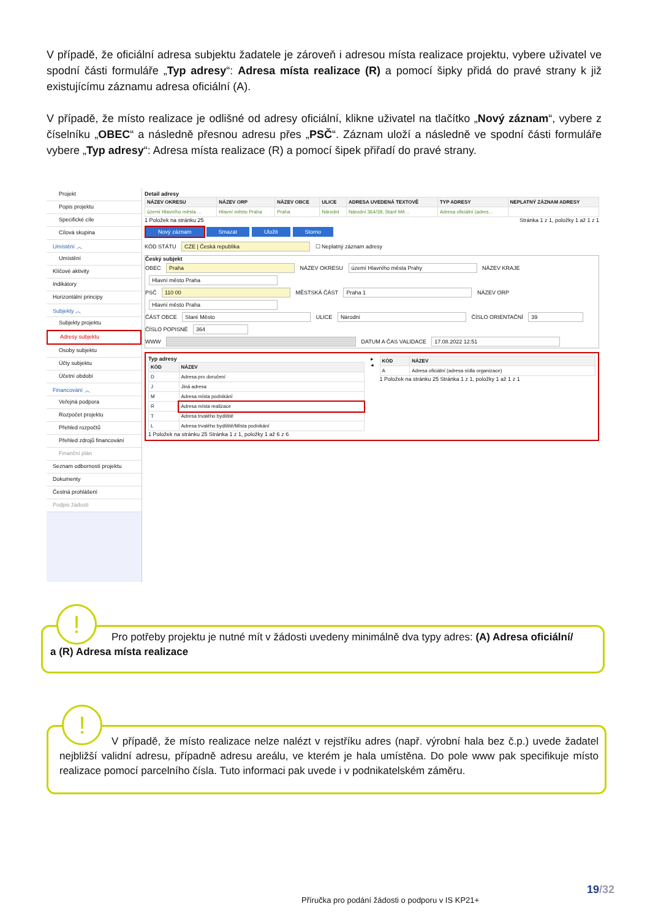V případě, že oficiální adresa subjektu žadatele je zároveň i adresou místa realizace projektu, vybere uživatel ve spodní části formuláře „Typ adresy“: Adresa místa realizace (R) a pomocí šipky přidá do pravé strany k již existujícímu záznamu adresa oficiální (A).
V případě, že místo realizace je odlišné od adresy oficiální, klikne uživatel na tlačítko „Nový záznam“, vybere z číselníku „OBEC“ a následně přesnou adresu přes „PSČ“. Záznam uloží a následně ve spodní části formuláře vybere „Typ adresy“: Adresa místa realizace (R) a pomocí šipek přiřadí do pravé strany.
Projekt
Popis projektu
Specifické cíle
Cílová skupina
Umístění ︿
Umístění
Klíčové aktivity
Indikátory
Horizontální principy
Subjekty ︿
Subjekty projektu
Adresy subjektu
Osoby subjektu
Účty subjektu
Účetní období
Financování ︿
Veřejná podpora
Rozpočet projektu
Přehled rozpočtů
Přehled zdrojů financování
Finanční plán
Seznam odborností projektu
Dokumenty
Čestná prohlášení
Podpis žádosti
Detail adresy
| NÁZEV OKRESU | NÁZEV ORP | NÁZEV OBCE | ULICE | ADRESA UVEDENÁ TEXTOVĚ | TYP ADRESY | NEPLATNÝ ZÁZNAM ADRESY |
| --- | --- | --- | --- | --- | --- | --- |
| území Hlavního města ... | Hlavní město Praha | Praha | Národní | Národní 364/39, Staré Mě... | Adresa oficiální (adres... | |
1 Položek na stránku 25 Stránka 1 z 1, položky 1 až 1 z 1
Nový záznam Smazat Uložit Storno
KÓD STÁTU CZE | Česká republika ☐ Neplatný záznam adresy
Český subjekt
OBEC Praha NÁZEV OKRESU území Hlavního města Prahy NÁZEV KRAJE Hlavní město Praha
PSČ 110 00 MĚSTSKÁ ČÁST Praha 1 NÁZEV ORP Hlavní město Praha
ČÁST OBCE Staré Město ULICE Národní ČÍSLO ORIENTAČNÍ 39 ČÍSLO POPISNÉ 364
WWW DATUM A ČAS VALIDACE 17.08.2022 12:51
Typ adresy
| KÓD | NÁZEV |
| --- | --- |
| D | Adresa pro doručení |
| J | Jiná adresa |
| M | Adresa místa podnikání |
| R | Adresa místa realizace |
| T | Adresa trvalého bydliště |
| L | Adresa trvalého bydliště/Místa podnikání |
1 Položek na stránku 25 Stránka 1 z 1, položky 1 až 6 z 6
▸
◂
| KÓD | NÁZEV |
| --- | --- |
| A | Adresa oficiální (adresa sídla organizace) |
1 Položek na stránku 25 Stránka 1 z 1, položky 1 až 1 z 1
Pro potřeby projektu je nutné mít v žádosti uvedeny minimálně dva typy adres: (A) Adresa oficiální/
a (R) Adresa místa realizace
!
V případě, že místo realizace nelze nalézt v rejstříku adres (např. výrobní hala bez č.p.) uvede žadatel nejbližší validní adresu, případně adresu areálu, ve kterém je hala umístěna. Do pole www pak specifikuje místo realizace pomocí parcelního čísla. Tuto informaci pak uvede i v podnikatelském záměru.
!
19/32
Příručka pro podání žádosti o podporu v IS KP21+